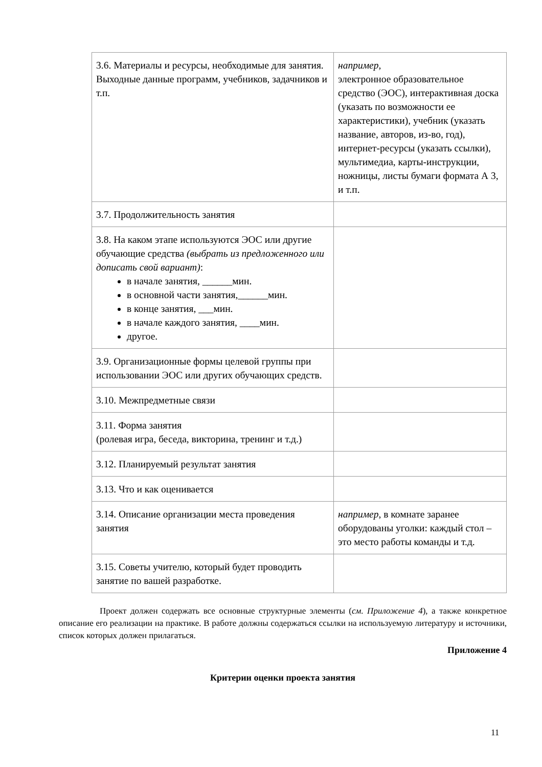| 3.6. Материалы и ресурсы, необходимые для занятия. Выходные данные программ, учебников, задачников и т.п. | например, электронное образовательное средство (ЭОС), интерактивная доска (указать по возможности ее характеристики), учебник (указать название, авторов, из-во, год), интернет-ресурсы (указать ссылки), мультимедиа, карты-инструкции, ножницы, листы бумаги формата А 3, и т.п. |
| 3.7. Продолжительность занятия | |
| 3.8. На каком этапе используются ЭОС или другие обучающие средства (выбрать из предложенного или дописать свой вариант) : в начале занятия, ______мин. в основной части занятия,______мин. в конце занятия, ___мин. в начале каждого занятия, ____мин. другое. | |
| 3.9. Организационные формы целевой группы при использовании ЭОС или других обучающих средств. | |
| 3.10. Межпредметные связи | |
| 3.11. Форма занятия (ролевая игра, беседа, викторина, тренинг и т.д.) | |
| 3.12. Планируемый результат занятия | |
| 3.13. Что и как оценивается | |
| 3.14. Описание организации места проведения занятия | например , в комнате заранее оборудованы уголки: каждый стол – это место работы команды и т.д. |
| 3.15. Советы учителю, который будет проводить занятие по вашей разработке. | |
Проект должен содержать все основные структурные элементы (см. Приложение 4), а также конкретное описание его реализации на практике. В работе должны содержаться ссылки на используемую литературу и источники, список которых должен прилагаться.
Приложение 4
Критерии оценки проекта занятия
11